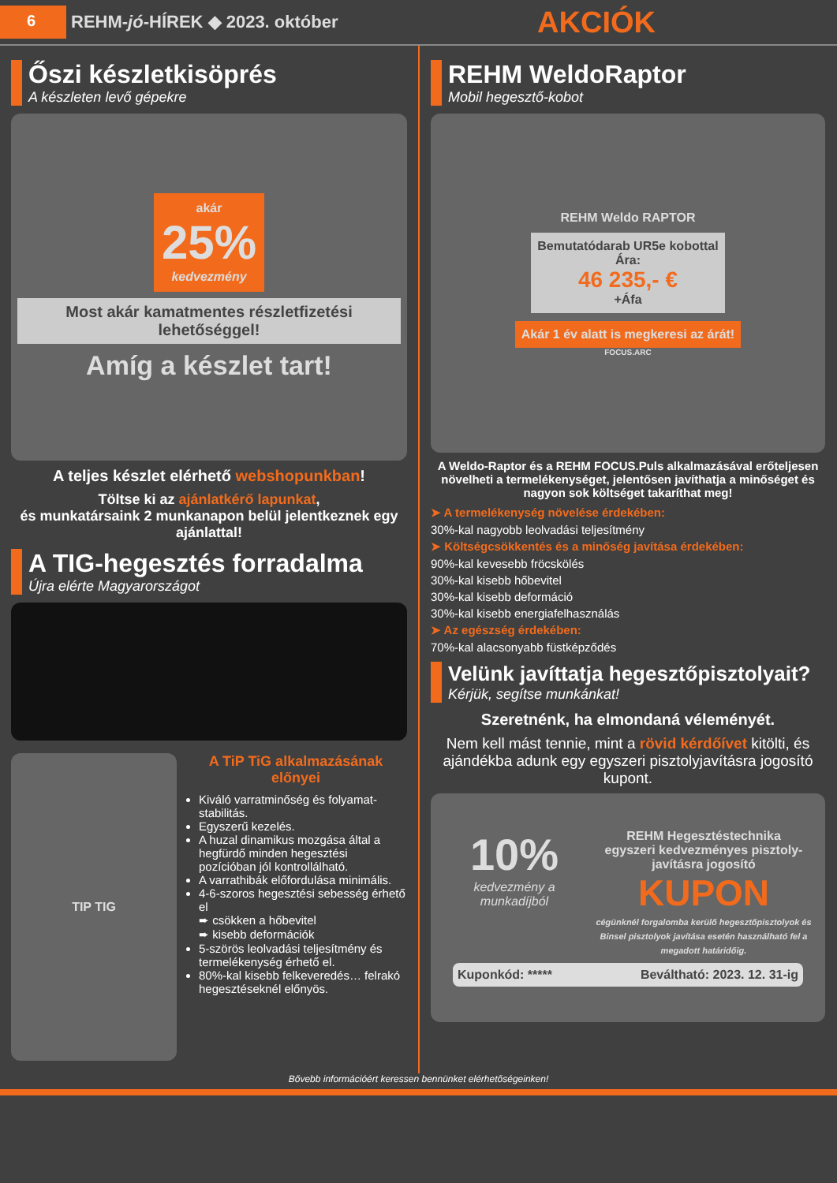6
REHM-jó-HÍREK ◆ 2023. október
AKCIÓK
Őszi készletkisöprés
A készleten levő gépekre
akár
25%
kedvezmény
Most akár kamatmentes részletfizetési lehetőséggel!
Amíg a készlet tart!
A teljes készlet elérhető webshopunkban!
Töltse ki az ajánlatkérő lapunkat,
és munkatársaink 2 munkanapon belül jelentkeznek egy ajánlattal!
A TIG-hegesztés forradalma
Újra elérte Magyarországot
TIP TIG
A TiP TiG alkalmazásának előnyei
Kiváló varratminőség és folyamat-stabilitás.
Egyszerű kezelés.
A huzal dinamikus mozgása által a hegfürdő minden hegesztési pozícióban jól kontrollálható.
A varrathibák előfordulása minimális.
4-6-szoros hegesztési sebesség érhető el
➨ csökken a hőbevitel
➨ kisebb deformációk
5-szörös leolvadási teljesítmény és termelékenység érhető el.
80%-kal kisebb felkeveredés… felrakó hegesztéseknél előnyös.
REHM WeldoRaptor
Mobil hegesztő-kobot
REHM Weldo RAPTOR
Bemutatódarab UR5e kobottal
Ára:
46 235,- €
+Áfa
Akár 1 év alatt is megkeresi az árát!
FOCUS.ARC
A Weldo-Raptor és a REHM FOCUS.Puls alkalmazásával erőteljesen növelheti a termelékenységet, jelentősen javíthatja a minőséget és nagyon sok költséget takaríthat meg!
➤ A termelékenység növelése érdekében:
30%-kal nagyobb leolvadási teljesítmény
➤ Költségcsökkentés és a minőség javítása érdekében:
90%-kal kevesebb fröcskölés
30%-kal kisebb hőbevitel
30%-kal kisebb deformáció
30%-kal kisebb energiafelhasználás
➤ Az egészség érdekében:
70%-kal alacsonyabb füstképződés
Velünk javíttatja hegesztőpisztolyait?
Kérjük, segítse munkánkat!
Szeretnénk, ha elmondaná véleményét.
Nem kell mást tennie, mint a rövid kérdőívet kitölti, és ajándékba adunk egy egyszeri pisztolyjavításra jogosító kupont.
10%
kedvezmény a munkadíjból
REHM Hegesztéstechnika
egyszeri kedvezményes pisztoly-javításra jogosító
KUPON
cégünknél forgalomba kerülő hegesztőpisztolyok és Binsel pisztolyok javítása esetén használható fel a megadott határidőig.
Kuponkód: ***** Beváltható: 2023. 12. 31-ig
Bővebb információért keressen bennünket elérhetőségeinken!